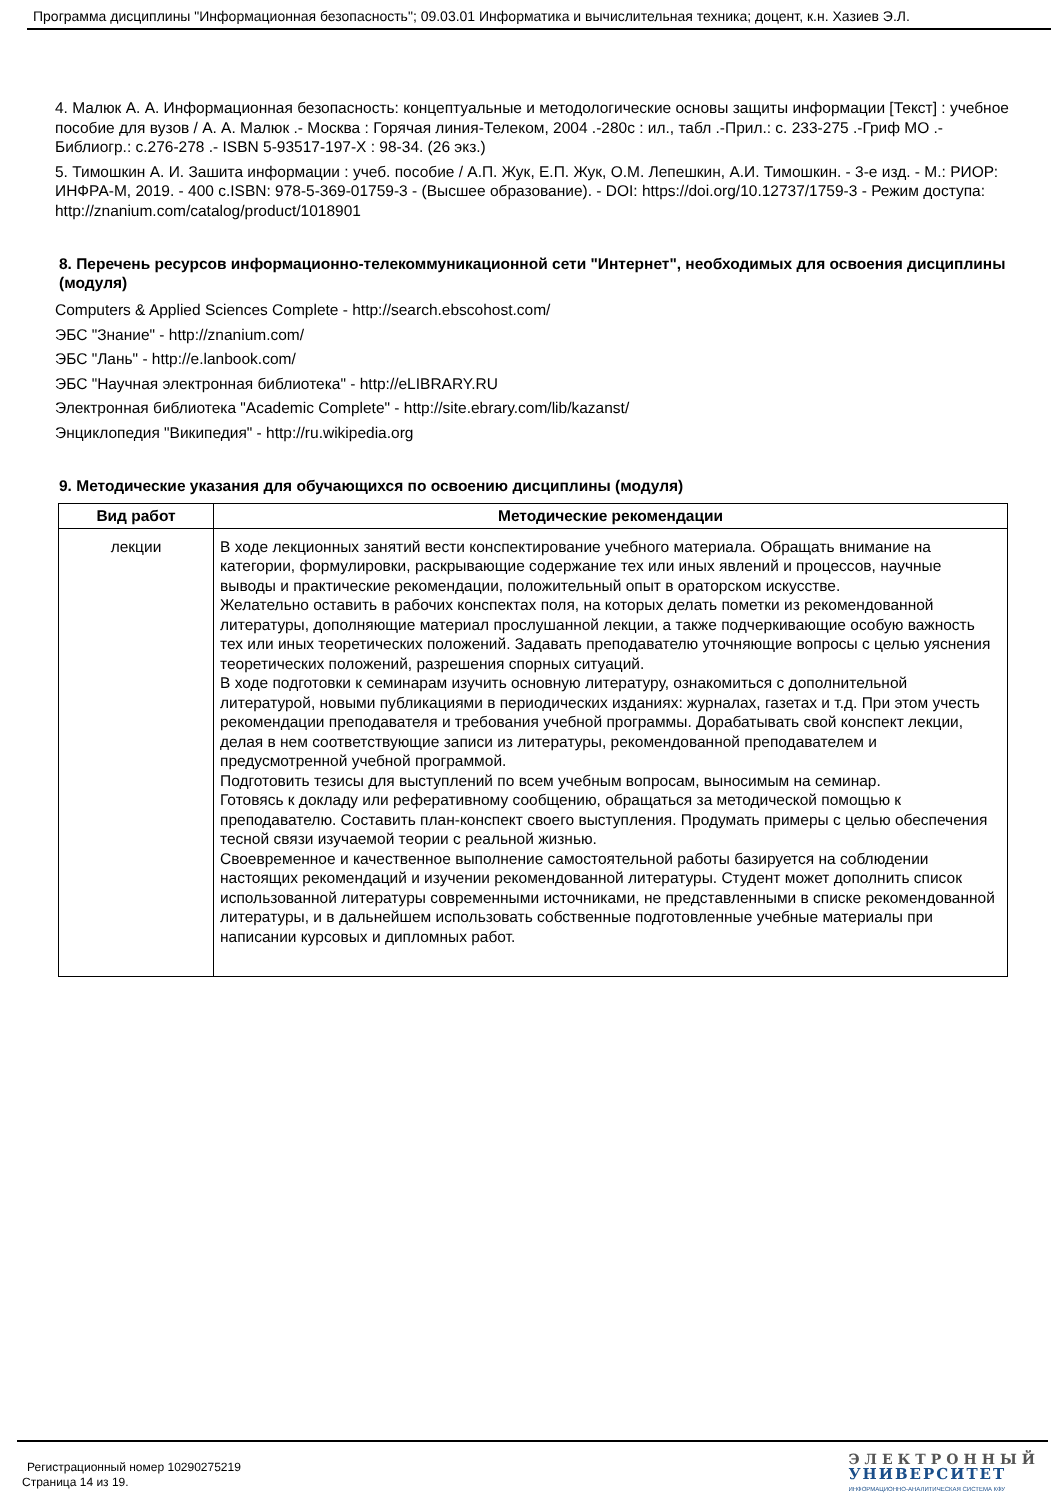Программа дисциплины "Информационная безопасность"; 09.03.01 Информатика и вычислительная техника; доцент, к.н. Хазиев Э.Л.
4. Малюк А. А. Информационная безопасность: концептуальные и методологические основы защиты информации [Текст] : учебное пособие для вузов / А. А. Малюк .- Москва : Горячая линия-Телеком, 2004 .-280с : ил., табл .-Прил.: с. 233-275 .-Гриф МО .- Библиогр.: с.276-278 .- ISBN 5-93517-197-Х : 98-34. (26 экз.)
5. Тимошкин А. И. Зашита информации : учеб. пособие / А.П. Жук, Е.П. Жук, О.М. Лепешкин, А.И. Тимошкин. - 3-е изд. - М.: РИОР: ИНФРА-М, 2019. - 400 с.ISBN: 978-5-369-01759-3 - (Высшее образование). - DOI: https://doi.org/10.12737/1759-3 - Режим доступа: http://znanium.com/catalog/product/1018901
8. Перечень ресурсов информационно-телекоммуникационной сети "Интернет", необходимых для освоения дисциплины (модуля)
Computers & Applied Sciences Complete - http://search.ebscohost.com/
ЭБС "Знание" - http://znanium.com/
ЭБС "Лань" - http://e.lanbook.com/
ЭБС "Научная электронная библиотека" - http://eLIBRARY.RU
Электронная библиотека "Academic Complete" - http://site.ebrary.com/lib/kazanst/
Энциклопедия "Википедия" - http://ru.wikipedia.org
9. Методические указания для обучающихся по освоению дисциплины (модуля)
| Вид работ | Методические рекомендации |
| --- | --- |
| лекции | В ходе лекционных занятий вести конспектирование учебного материала. Обращать внимание на категории, формулировки, раскрывающие содержание тех или иных явлений и процессов, научные выводы и практические рекомендации, положительный опыт в ораторском искусстве. Желательно оставить в рабочих конспектах поля, на которых делать пометки из рекомендованной литературы, дополняющие материал прослушанной лекции, а также подчеркивающие особую важность тех или иных теоретических положений. Задавать преподавателю уточняющие вопросы с целью уяснения теоретических положений, разрешения спорных ситуаций. В ходе подготовки к семинарам изучить основную литературу, ознакомиться с дополнительной литературой, новыми публикациями в периодических изданиях: журналах, газетах и т.д. При этом учесть рекомендации преподавателя и требования учебной программы. Дорабатывать свой конспект лекции, делая в нем соответствующие записи из литературы, рекомендованной преподавателем и предусмотренной учебной программой. Подготовить тезисы для выступлений по всем учебным вопросам, выносимым на семинар. Готовясь к докладу или реферативному сообщению, обращаться за методической помощью к преподавателю. Составить план-конспект своего выступления. Продумать примеры с целью обеспечения тесной связи изучаемой теории с реальной жизнью. Своевременное и качественное выполнение самостоятельной работы базируется на соблюдении настоящих рекомендаций и изучении рекомендованной литературы. Студент может дополнить список использованной литературы современными источниками, не представленными в списке рекомендованной литературы, и в дальнейшем использовать собственные подготовленные учебные материалы при написании курсовых и дипломных работ. |
Регистрационный номер 10290275219
Страница 14 из 19.
ЭЛЕКТРОННЫЙ
УНИВЕРСИТЕТ
ИНФОРМАЦИОННО-АНАЛИТИЧЕСКАЯ СИСТЕМА КФУ